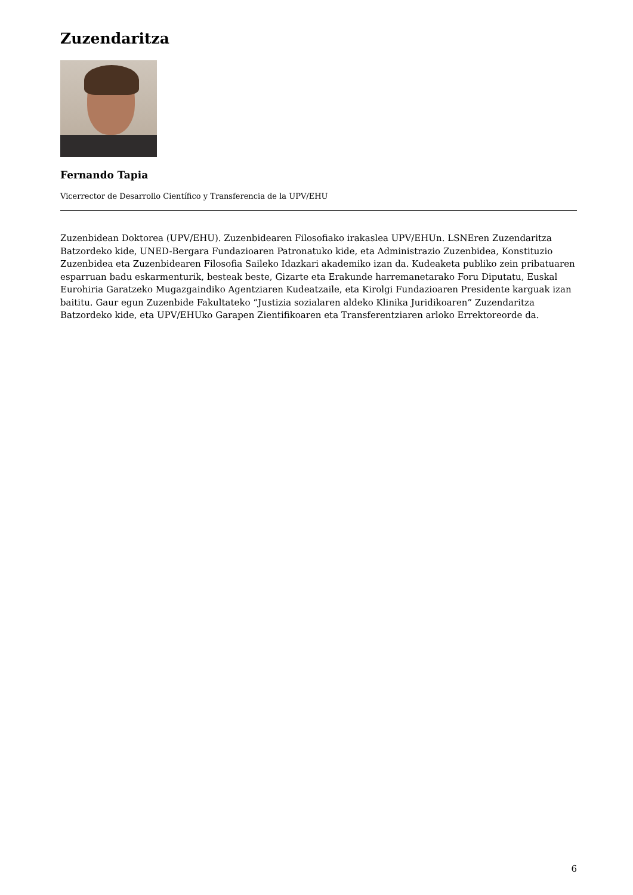Zuzendaritza
Fernando Tapia
Vicerrector de Desarrollo Científico y Transferencia de la UPV/EHU
Zuzenbidean Doktorea (UPV/EHU). Zuzenbidearen Filosofiako irakaslea UPV/EHUn. LSNEren Zuzendaritza Batzordeko kide, UNED-Bergara Fundazioaren Patronatuko kide, eta Administrazio Zuzenbidea, Konstituzio Zuzenbidea eta Zuzenbidearen Filosofia Saileko Idazkari akademiko izan da. Kudeaketa publiko zein pribatuaren esparruan badu eskarmenturik, besteak beste, Gizarte eta Erakunde harremanetarako Foru Diputatu, Euskal Eurohiria Garatzeko Mugazgaindiko Agentziaren Kudeatzaile, eta Kirolgi Fundazioaren Presidente karguak izan baititu. Gaur egun Zuzenbide Fakultateko “Justizia sozialaren aldeko Klinika Juridikoaren” Zuzendaritza Batzordeko kide, eta UPV/EHUko Garapen Zientifikoaren eta Transferentziaren arloko Errektoreorde da.
6